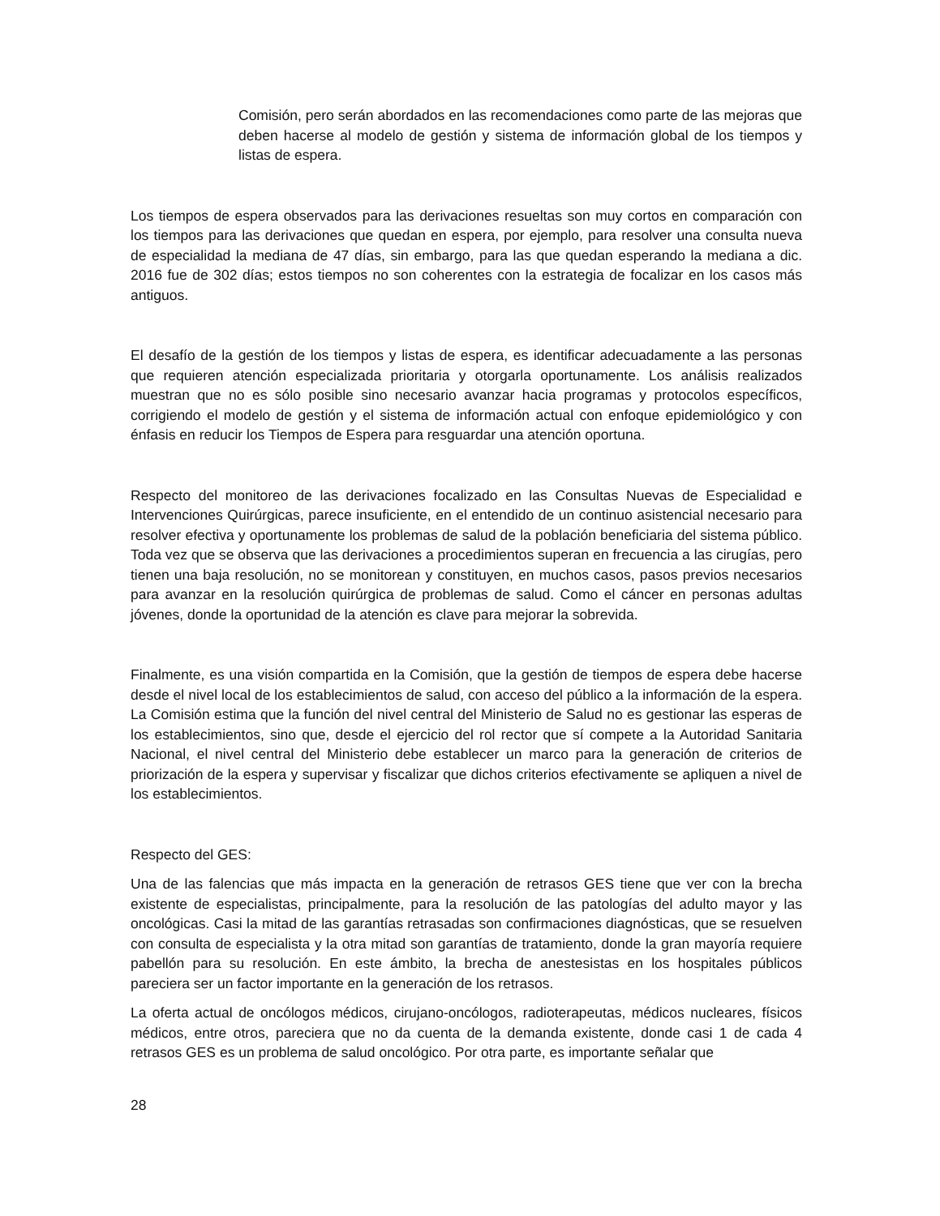Comisión, pero serán abordados en las recomendaciones como parte de las mejoras que deben hacerse al modelo de gestión y sistema de información global de los tiempos y listas de espera.
Los tiempos de espera observados para las derivaciones resueltas son muy cortos en comparación con los tiempos para las derivaciones que quedan en espera, por ejemplo, para resolver una consulta nueva de especialidad la mediana de 47 días, sin embargo, para las que quedan esperando la mediana a dic. 2016 fue de 302 días; estos tiempos no son coherentes con la estrategia de focalizar en los casos más antiguos.
El desafío de la gestión de los tiempos y listas de espera, es identificar adecuadamente a las personas que requieren atención especializada prioritaria y otorgarla oportunamente. Los análisis realizados muestran que no es sólo posible sino necesario avanzar hacia programas y protocolos específicos, corrigiendo el modelo de gestión y el sistema de información actual con enfoque epidemiológico y con énfasis en reducir los Tiempos de Espera para resguardar una atención oportuna.
Respecto del monitoreo de las derivaciones focalizado en las Consultas Nuevas de Especialidad e Intervenciones Quirúrgicas, parece insuficiente, en el entendido de un continuo asistencial necesario para resolver efectiva y oportunamente los problemas de salud de la población beneficiaria del sistema público. Toda vez que se observa que las derivaciones a procedimientos superan en frecuencia a las cirugías, pero tienen una baja resolución, no se monitorean y constituyen, en muchos casos, pasos previos necesarios para avanzar en la resolución quirúrgica de problemas de salud. Como el cáncer en personas adultas jóvenes, donde la oportunidad de la atención es clave para mejorar la sobrevida.
Finalmente, es una visión compartida en la Comisión, que la gestión de tiempos de espera debe hacerse desde el nivel local de los establecimientos de salud, con acceso del público a la información de la espera. La Comisión estima que la función del nivel central del Ministerio de Salud no es gestionar las esperas de los establecimientos, sino que, desde el ejercicio del rol rector que sí compete a la Autoridad Sanitaria Nacional, el nivel central del Ministerio debe establecer un marco para la generación de criterios de priorización de la espera y supervisar y fiscalizar que dichos criterios efectivamente se apliquen a nivel de los establecimientos.
Respecto del GES:
Una de las falencias que más impacta en la generación de retrasos GES tiene que ver con la brecha existente de especialistas, principalmente, para la resolución de las patologías del adulto mayor y las oncológicas. Casi la mitad de las garantías retrasadas son confirmaciones diagnósticas, que se resuelven con consulta de especialista y la otra mitad son garantías de tratamiento, donde la gran mayoría requiere pabellón para su resolución. En este ámbito, la brecha de anestesistas en los hospitales públicos pareciera ser un factor importante en la generación de los retrasos.
La oferta actual de oncólogos médicos, cirujano-oncólogos, radioterapeutas, médicos nucleares, físicos médicos, entre otros, pareciera que no da cuenta de la demanda existente, donde casi 1 de cada 4 retrasos GES es un problema de salud oncológico. Por otra parte, es importante señalar que
28